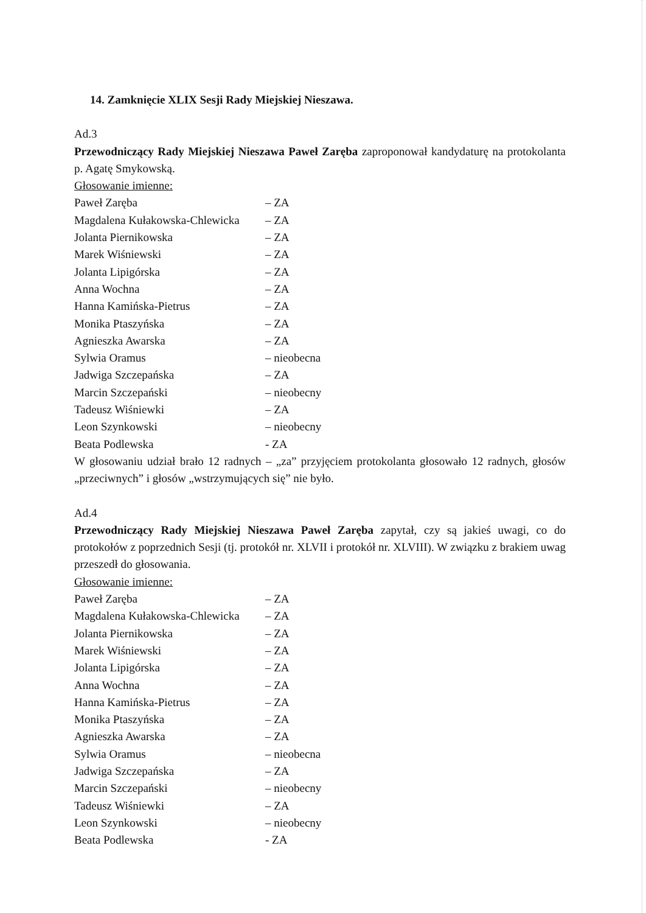14. Zamknięcie XLIX Sesji Rady Miejskiej Nieszawa.
Ad.3
Przewodniczący Rady Miejskiej Nieszawa Paweł Zaręba zaproponował kandydaturę na protokolanta p. Agatę Smykowską.
Głosowanie imienne:
Paweł Zaręba – ZA
Magdalena Kułakowska-Chlewicka – ZA
Jolanta Piernikowska – ZA
Marek Wiśniewski – ZA
Jolanta Lipigórska – ZA
Anna Wochna – ZA
Hanna Kamińska-Pietrus – ZA
Monika Ptaszyńska – ZA
Agnieszka Awarska – ZA
Sylwia Oramus – nieobecna
Jadwiga Szczepańska – ZA
Marcin Szczepański – nieobecny
Tadeusz Wiśniewki – ZA
Leon Szynkowski – nieobecny
Beata Podlewska - ZA
W głosowaniu udział brało 12 radnych – „za” przyjęciem protokolanta głosowało 12 radnych, głosów „przeciwnych” i głosów „wstrzymujących się” nie było.
Ad.4
Przewodniczący Rady Miejskiej Nieszawa Paweł Zaręba zapytał, czy są jakieś uwagi, co do protokołów z poprzednich Sesji (tj. protokół nr. XLVII i protokół nr. XLVIII). W związku z brakiem uwag przeszedł do głosowania.
Głosowanie imienne:
Paweł Zaręba – ZA
Magdalena Kułakowska-Chlewicka – ZA
Jolanta Piernikowska – ZA
Marek Wiśniewski – ZA
Jolanta Lipigórska – ZA
Anna Wochna – ZA
Hanna Kamińska-Pietrus – ZA
Monika Ptaszyńska – ZA
Agnieszka Awarska – ZA
Sylwia Oramus – nieobecna
Jadwiga Szczepańska – ZA
Marcin Szczepański – nieobecny
Tadeusz Wiśniewki – ZA
Leon Szynkowski – nieobecny
Beata Podlewska - ZA